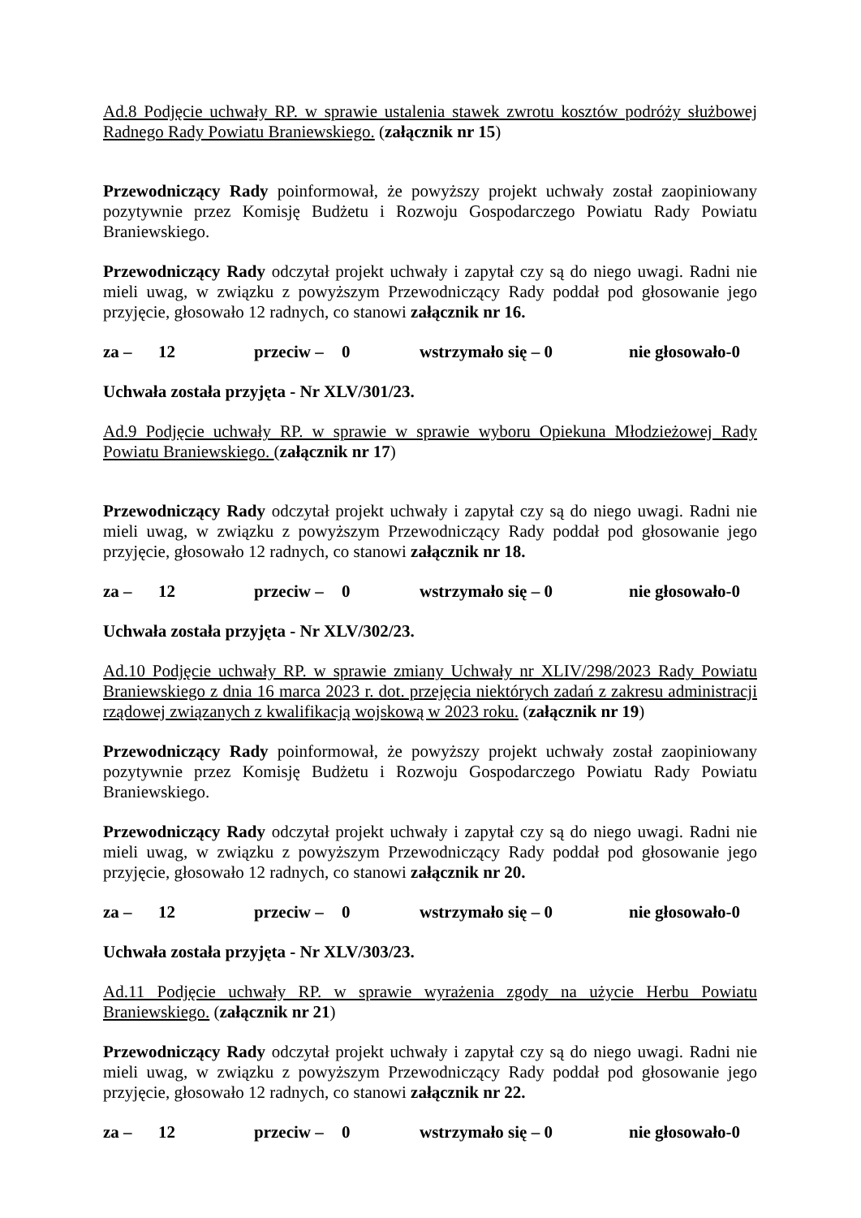Ad.8 Podjęcie uchwały RP. w sprawie ustalenia stawek zwrotu kosztów podróży służbowej Radnego Rady Powiatu Braniewskiego. (załącznik nr 15)
Przewodniczący Rady poinformował, że powyższy projekt uchwały został zaopiniowany pozytywnie przez Komisję Budżetu i Rozwoju Gospodarczego Powiatu Rady Powiatu Braniewskiego.
Przewodniczący Rady odczytał projekt uchwały i zapytał czy są do niego uwagi. Radni nie mieli uwag, w związku z powyższym Przewodniczący Rady poddał pod głosowanie jego przyjęcie, głosowało 12 radnych, co stanowi załącznik nr 16.
za – 12 przeciw – 0 wstrzymało się – 0 nie głosowało-0
Uchwała została przyjęta - Nr XLV/301/23.
Ad.9 Podjęcie uchwały RP. w sprawie w sprawie wyboru Opiekuna Młodzieżowej Rady Powiatu Braniewskiego. (załącznik nr 17)
Przewodniczący Rady odczytał projekt uchwały i zapytał czy są do niego uwagi. Radni nie mieli uwag, w związku z powyższym Przewodniczący Rady poddał pod głosowanie jego przyjęcie, głosowało 12 radnych, co stanowi załącznik nr 18.
za – 12 przeciw – 0 wstrzymało się – 0 nie głosowało-0
Uchwała została przyjęta - Nr XLV/302/23.
Ad.10 Podjęcie uchwały RP. w sprawie zmiany Uchwały nr XLIV/298/2023 Rady Powiatu Braniewskiego z dnia 16 marca 2023 r. dot. przejęcia niektórych zadań z zakresu administracji rządowej związanych z kwalifikacją wojskową w 2023 roku. (załącznik nr 19)
Przewodniczący Rady poinformował, że powyższy projekt uchwały został zaopiniowany pozytywnie przez Komisję Budżetu i Rozwoju Gospodarczego Powiatu Rady Powiatu Braniewskiego.
Przewodniczący Rady odczytał projekt uchwały i zapytał czy są do niego uwagi. Radni nie mieli uwag, w związku z powyższym Przewodniczący Rady poddał pod głosowanie jego przyjęcie, głosowało 12 radnych, co stanowi załącznik nr 20.
za – 12 przeciw – 0 wstrzymało się – 0 nie głosowało-0
Uchwała została przyjęta - Nr XLV/303/23.
Ad.11 Podjęcie uchwały RP. w sprawie wyrażenia zgody na użycie Herbu Powiatu Braniewskiego. (załącznik nr 21)
Przewodniczący Rady odczytał projekt uchwały i zapytał czy są do niego uwagi. Radni nie mieli uwag, w związku z powyższym Przewodniczący Rady poddał pod głosowanie jego przyjęcie, głosowało 12 radnych, co stanowi załącznik nr 22.
za – 12 przeciw – 0 wstrzymało się – 0 nie głosowało-0